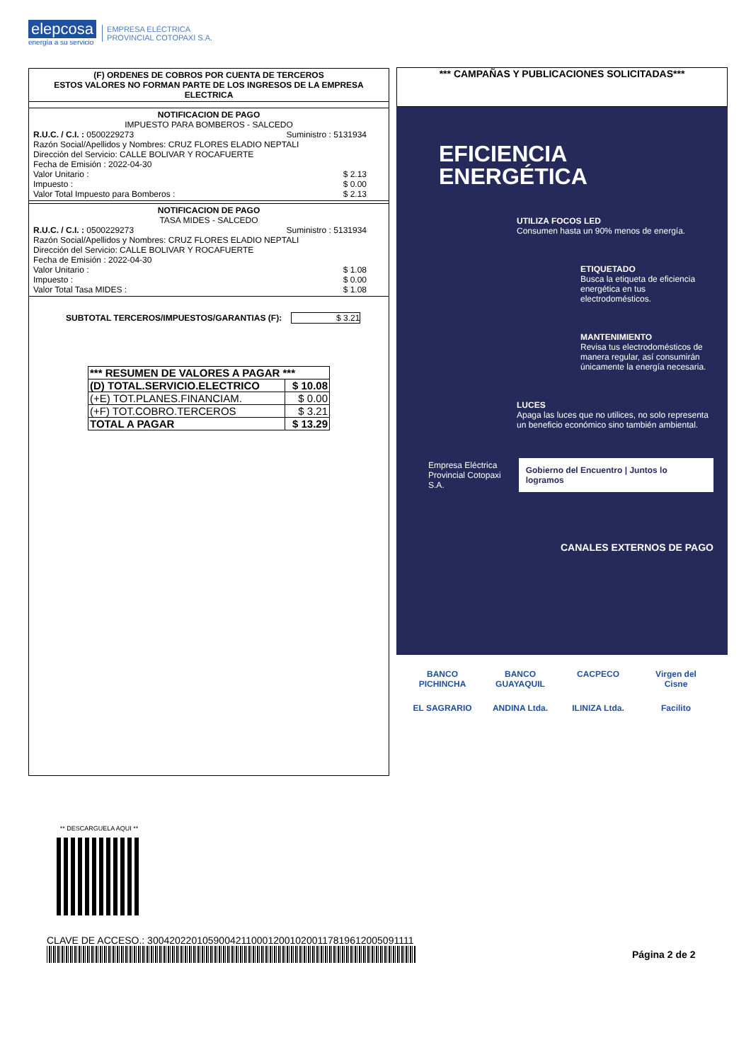elepcosa
energía a su servicio
EMPRESA ELÉCTRICA
PROVINCIAL COTOPAXI S.A.
(F) ORDENES DE COBROS POR CUENTA DE TERCEROS
ESTOS VALORES NO FORMAN PARTE DE LOS INGRESOS DE LA EMPRESA ELECTRICA
NOTIFICACION DE PAGO
IMPUESTO PARA BOMBEROS - SALCEDO
R.U.C. / C.I. : 0500229273 Suministro : 5131934
Razón Social/Apellidos y Nombres: CRUZ FLORES ELADIO NEPTALI
Dirección del Servicio: CALLE BOLIVAR Y ROCAFUERTE
Fecha de Emisión : 2022-04-30
Valor Unitario : $ 2.13
Impuesto : $ 0.00
Valor Total Impuesto para Bomberos : $ 2.13
NOTIFICACION DE PAGO
TASA MIDES - SALCEDO
R.U.C. / C.I. : 0500229273 Suministro : 5131934
Razón Social/Apellidos y Nombres: CRUZ FLORES ELADIO NEPTALI
Dirección del Servicio: CALLE BOLIVAR Y ROCAFUERTE
Fecha de Emisión : 2022-04-30
Valor Unitario : $ 1.08
Impuesto : $ 0.00
Valor Total Tasa MIDES : $ 1.08
SUBTOTAL TERCEROS/IMPUESTOS/GARANTIAS (F): $ 3.21
| *** RESUMEN DE VALORES A PAGAR *** | |
| --- | --- |
| (D) TOTAL.SERVICIO.ELECTRICO | $ 10.08 |
| (+E) TOT.PLANES.FINANCIAM. | $ 0.00 |
| (+F) TOT.COBRO.TERCEROS | $ 3.21 |
| TOTAL A PAGAR | $ 13.29 |
*** CAMPAÑAS Y PUBLICACIONES SOLICITADAS***
EFICIENCIA
ENERGÉTICA
UTILIZA FOCOS LED
Consumen hasta un 90% menos de energía.
ETIQUETADO
Busca la etiqueta de eficiencia energética en tus electrodomésticos.
MANTENIMIENTO
Revisa tus electrodomésticos de manera regular, así consumirán únicamente la energía necesaria.
LUCES
Apaga las luces que no utilices, no solo representa un beneficio económico sino también ambiental.
Empresa Eléctrica
Provincial Cotopaxi S.A. Gobierno del Encuentro | Juntos lo logramos
CANALES EXTERNOS DE PAGO
BANCO PICHINCHA BANCO GUAYAQUIL CACPECO Virgen del Cisne EL SAGRARIO ANDINA Ltda. ILINIZA Ltda. Facilito
** DESCARGUELA AQUI **
CLAVE DE ACCESO.: 3004202201059004211000120010200117819612005091111
Página 2 de 2